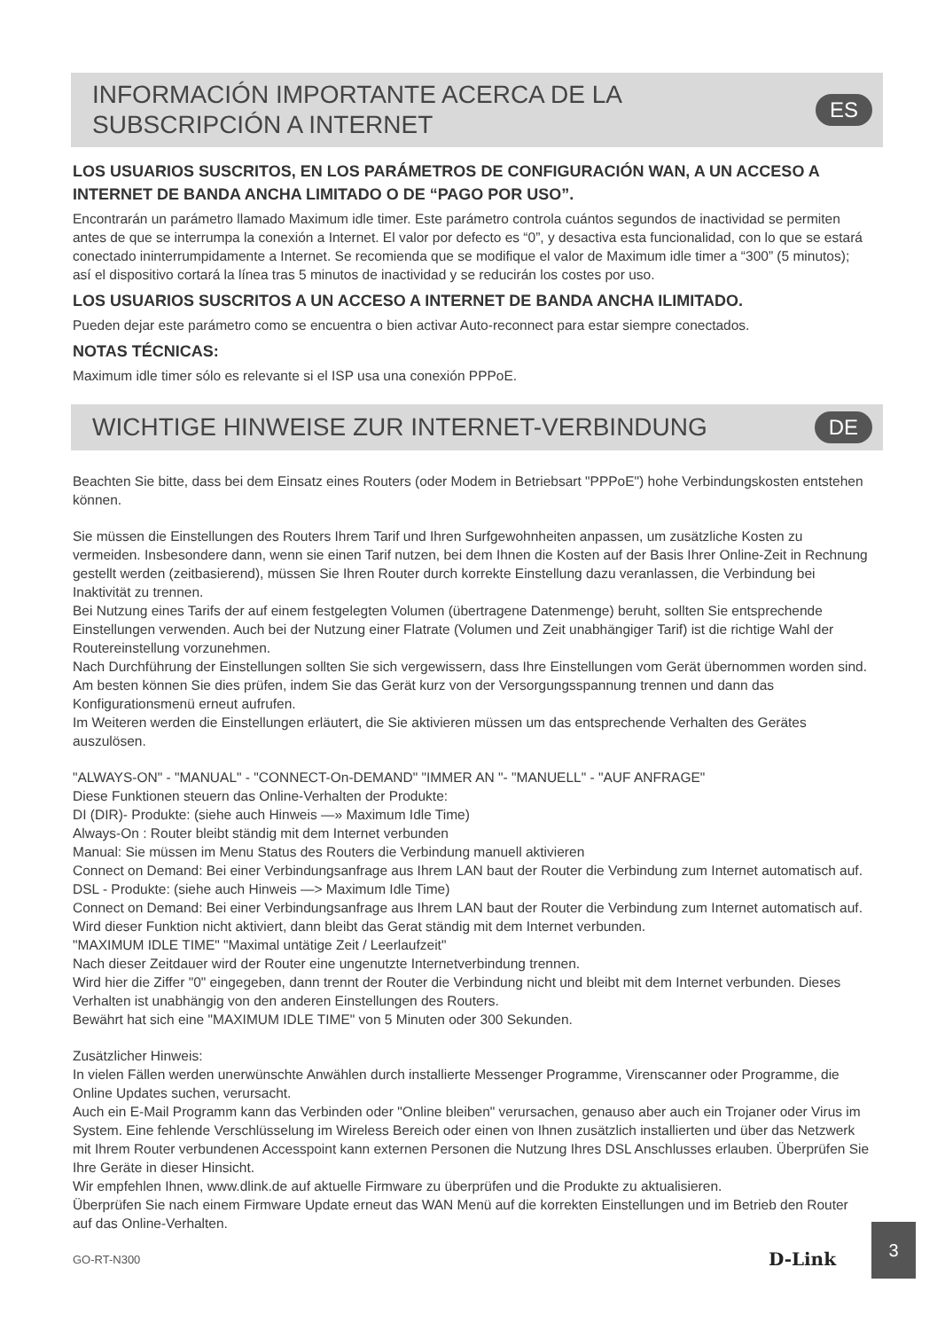INFORMACIÓN IMPORTANTE ACERCA DE LA
SUBSCRIPCIÓN A INTERNET
ES
LOS USUARIOS SUSCRITOS, EN LOS PARÁMETROS DE CONFIGURACIÓN WAN, A UN ACCESO A INTERNET DE BANDA ANCHA LIMITADO O DE “PAGO POR USO”.
Encontrarán un parámetro llamado Maximum idle timer. Este parámetro controla cuántos segundos de inactividad se permiten antes de que se interrumpa la conexión a Internet. El valor por defecto es “0”, y desactiva esta funcionalidad, con lo que se estará conectado ininterrumpidamente a Internet. Se recomienda que se modifique el valor de Maximum idle timer a “300” (5 minutos); así el dispositivo cortará la línea tras 5 minutos de inactividad y se reducirán los costes por uso.
LOS USUARIOS SUSCRITOS A UN ACCESO A INTERNET DE BANDA ANCHA ILIMITADO.
Pueden dejar este parámetro como se encuentra o bien activar Auto-reconnect para estar siempre conectados.
NOTAS TÉCNICAS:
Maximum idle timer sólo es relevante si el ISP usa una conexión PPPoE.
WICHTIGE HINWEISE ZUR INTERNET-VERBINDUNG
DE
Beachten Sie bitte, dass bei dem Einsatz eines Routers (oder Modem in Betriebsart "PPPoE") hohe Verbindungskosten entstehen können.
Sie müssen die Einstellungen des Routers Ihrem Tarif und Ihren Surfgewohnheiten anpassen, um zusätzliche Kosten zu vermeiden. Insbesondere dann, wenn sie einen Tarif nutzen, bei dem Ihnen die Kosten auf der Basis Ihrer Online-Zeit in Rechnung gestellt werden (zeitbasierend), müssen Sie Ihren Router durch korrekte Einstellung dazu veranlassen, die Verbindung bei Inaktivität zu trennen.
Bei Nutzung eines Tarifs der auf einem festgelegten Volumen (übertragene Datenmenge) beruht, sollten Sie entsprechende Einstellungen verwenden. Auch bei der Nutzung einer Flatrate (Volumen und Zeit unabhängiger Tarif) ist die richtige Wahl der Routereinstellung vorzunehmen.
Nach Durchführung der Einstellungen sollten Sie sich vergewissern, dass Ihre Einstellungen vom Gerät übernommen worden sind. Am besten können Sie dies prüfen, indem Sie das Gerät kurz von der Versorgungsspannung trennen und dann das Konfigurationsmenü erneut aufrufen.
Im Weiteren werden die Einstellungen erläutert, die Sie aktivieren müssen um das entsprechende Verhalten des Gerätes auszulösen.
"ALWAYS-ON" - "MANUAL" - "CONNECT-On-DEMAND" "IMMER AN "- "MANUELL" - "AUF ANFRAGE"
Diese Funktionen steuern das Online-Verhalten der Produkte:
DI (DIR)- Produkte: (siehe auch Hinweis —» Maximum Idle Time)
Always-On : Router bleibt ständig mit dem Internet verbunden
Manual: Sie müssen im Menu Status des Routers die Verbindung manuell aktivieren
Connect on Demand: Bei einer Verbindungsanfrage aus Ihrem LAN baut der Router die Verbindung zum Internet automatisch auf.
DSL - Produkte: (siehe auch Hinweis —> Maximum Idle Time)
Connect on Demand: Bei einer Verbindungsanfrage aus Ihrem LAN baut der Router die Verbindung zum Internet automatisch auf. Wird dieser Funktion nicht aktiviert, dann bleibt das Gerat ständig mit dem Internet verbunden.
"MAXIMUM IDLE TIME" "Maximal untätige Zeit / Leerlaufzeit"
Nach dieser Zeitdauer wird der Router eine ungenutzte Internetverbindung trennen.
Wird hier die Ziffer "0" eingegeben, dann trennt der Router die Verbindung nicht und bleibt mit dem Internet verbunden. Dieses Verhalten ist unabhängig von den anderen Einstellungen des Routers.
Bewährt hat sich eine "MAXIMUM IDLE TIME" von 5 Minuten oder 300 Sekunden.
Zusätzlicher Hinweis:
In vielen Fällen werden unerwünschte Anwählen durch installierte Messenger Programme, Virenscanner oder Programme, die Online Updates suchen, verursacht.
Auch ein E-Mail Programm kann das Verbinden oder "Online bleiben" verursachen, genauso aber auch ein Trojaner oder Virus im System. Eine fehlende Verschlüsselung im Wireless Bereich oder einen von Ihnen zusätzlich installierten und über das Netzwerk mit Ihrem Router verbundenen Accesspoint kann externen Personen die Nutzung Ihres DSL Anschlusses erlauben. Überprüfen Sie Ihre Geräte in dieser Hinsicht.
Wir empfehlen Ihnen, www.dlink.de auf aktuelle Firmware zu überprüfen und die Produkte zu aktualisieren.
Überprüfen Sie nach einem Firmware Update erneut das WAN Menü auf die korrekten Einstellungen und im Betrieb den Router auf das Online-Verhalten.
GO-RT-N300 D-Link 3